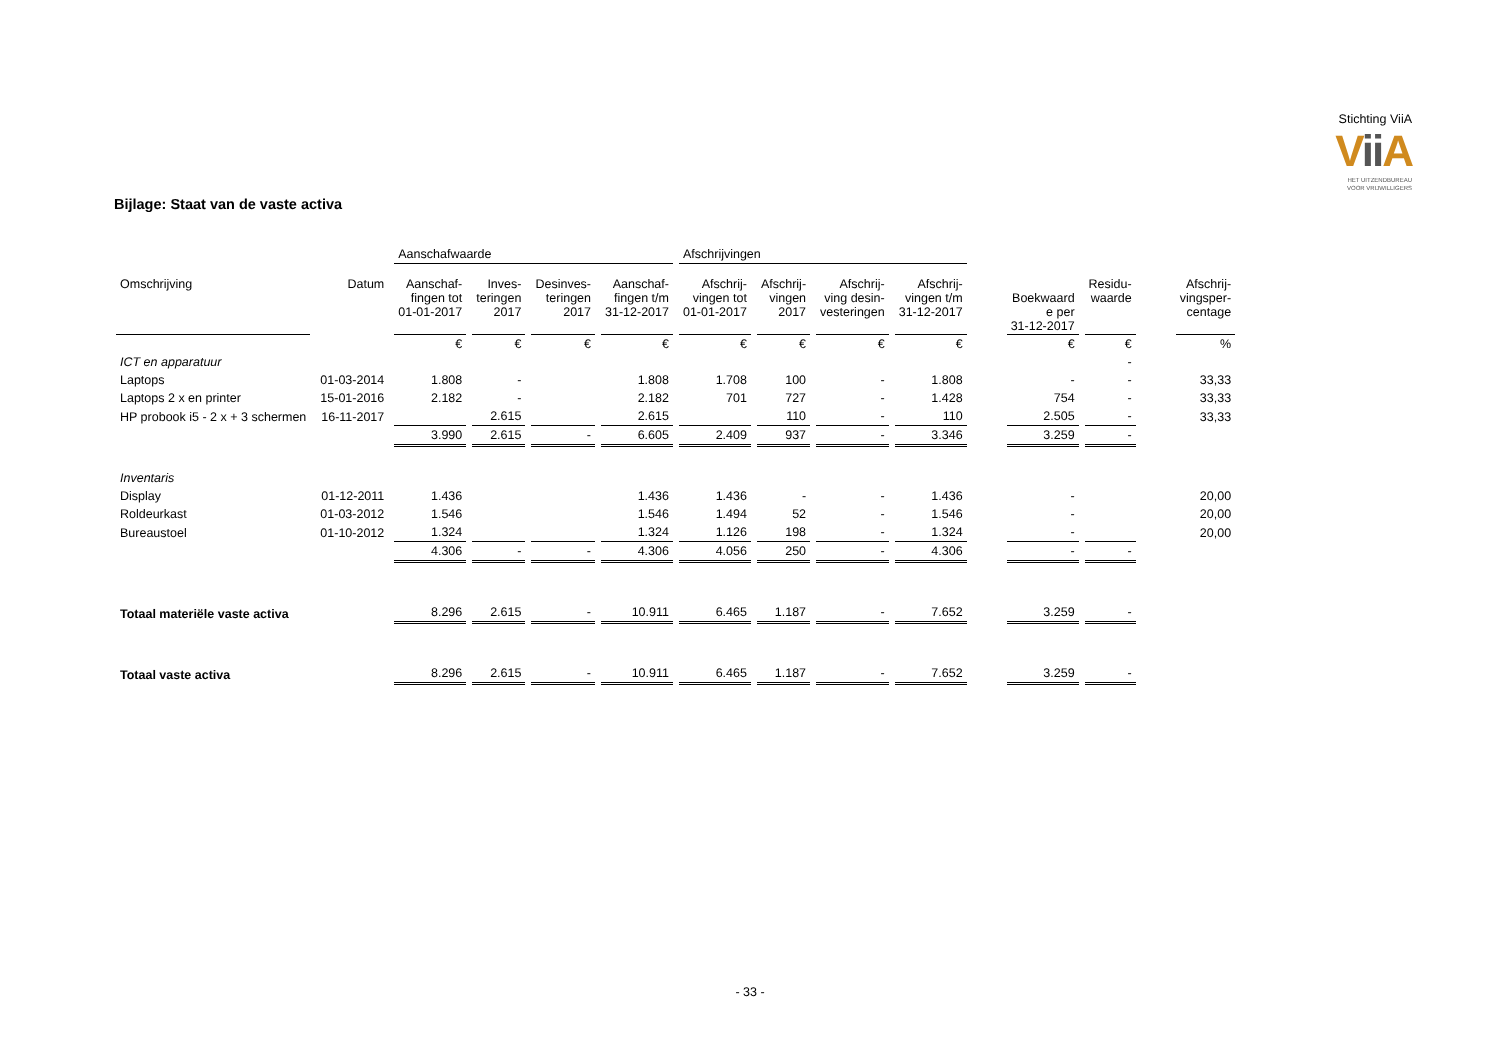Stichting ViiA
Vii A
HET UITZENDBUREAU
VOOR VRIJWILLIGERS
Bijlage: Staat van de vaste activa
| | | Aanschafwaarde | | | | Afschrijvingen | | | | | | | | |
| --- | --- | --- | --- | --- | --- | --- | --- | --- | --- | --- | --- | --- | --- | --- |
| Omschrijving | Datum | Aanschaf- fingen tot 01-01-2017 | Inves- teringen 2017 | Desinves- teringen 2017 | Aanschaf- fingen t/m 31-12-2017 | Afschrij- vingen tot 01-01-2017 | Afschrij- vingen 2017 | Afschrij- ving desin- vesteringen | Afschrij- vingen t/m 31-12-2017 | | Boekwaard e per 31-12-2017 | Residu- waarde | | Afschrij- vingsper- centage |
| | | € | € | € | € | € | € | € | € | | € | € | | % |
| ICT en apparatuur | | | | | | | | | | | | - | | |
| Laptops | 01-03-2014 | 1.808 | - | | 1.808 | 1.708 | 100 | - | 1.808 | | - | - | | 33,33 |
| Laptops 2 x en printer | 15-01-2016 | 2.182 | - | | 2.182 | 701 | 727 | - | 1.428 | | 754 | - | | 33,33 |
| HP probook i5 - 2 x + 3 schermen | 16-11-2017 | | 2.615 | | 2.615 | | 110 | - | 110 | | 2.505 | - | | 33,33 |
| | | 3.990 | 2.615 | - | 6.605 | 2.409 | 937 | - | 3.346 | | 3.259 | - | | |
| Inventaris | | | | | | | | | | | | | | |
| Display | 01-12-2011 | 1.436 | | | 1.436 | 1.436 | - | - | 1.436 | | - | | | 20,00 |
| Roldeurkast | 01-03-2012 | 1.546 | | | 1.546 | 1.494 | 52 | - | 1.546 | | - | | | 20,00 |
| Bureaustoel | 01-10-2012 | 1.324 | | | 1.324 | 1.126 | 198 | - | 1.324 | | - | | | 20,00 |
| | | 4.306 | - | - | 4.306 | 4.056 | 250 | - | 4.306 | | - | - | | |
| Totaal materiële vaste activa | | 8.296 | 2.615 | - | 10.911 | 6.465 | 1.187 | - | 7.652 | | 3.259 | - | | |
| Totaal vaste activa | | 8.296 | 2.615 | - | 10.911 | 6.465 | 1.187 | - | 7.652 | | 3.259 | - | | |
- 33 -